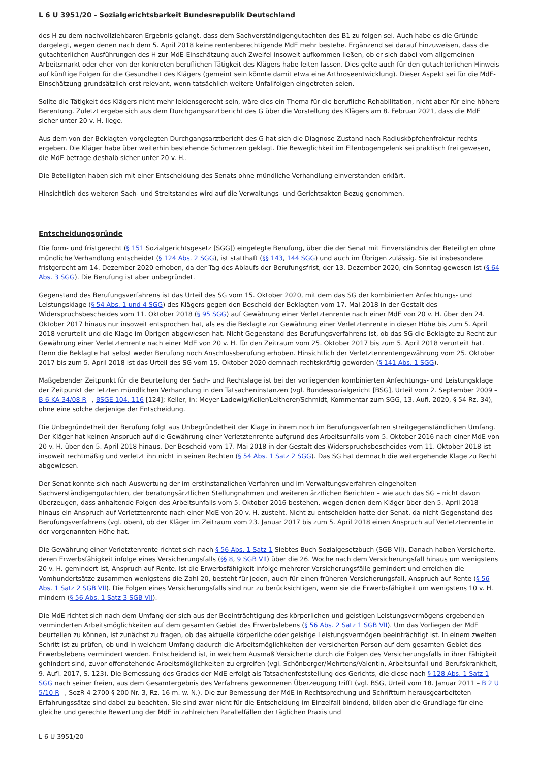L 6 U 3951/20 - Sozialgerichtsbarkeit Bundesrepublik Deutschland
des H zu dem nachvollziehbaren Ergebnis gelangt, dass dem Sachverständigengutachten des B1 zu folgen sei. Auch habe es die Gründe dargelegt, wegen denen nach dem 5. April 2018 keine rentenberechtigende MdE mehr bestehe. Ergänzend sei darauf hinzuweisen, dass die gutachterlichen Ausführungen des H zur MdE-Einschätzung auch Zweifel insoweit aufkommen ließen, ob er sich dabei vom allgemeinen Arbeitsmarkt oder eher von der konkreten beruflichen Tätigkeit des Klägers habe leiten lassen. Dies gelte auch für den gutachterlichen Hinweis auf künftige Folgen für die Gesundheit des Klägers (gemeint sein könnte damit etwa eine Arthroseentwicklung). Dieser Aspekt sei für die MdE-Einschätzung grundsätzlich erst relevant, wenn tatsächlich weitere Unfallfolgen eingetreten seien.
Sollte die Tätigkeit des Klägers nicht mehr leidensgerecht sein, wäre dies ein Thema für die berufliche Rehabilitation, nicht aber für eine höhere Berentung. Zuletzt ergebe sich aus dem Durchgangsarztbericht des G über die Vorstellung des Klägers am 8. Februar 2021, dass die MdE sicher unter 20 v. H. liege.
Aus dem von der Beklagten vorgelegten Durchgangsarztbericht des G hat sich die Diagnose Zustand nach Radiusköpfchenfraktur rechts ergeben. Die Kläger habe über weiterhin bestehende Schmerzen geklagt. Die Beweglichkeit im Ellenbogengelenk sei praktisch frei gewesen, die MdE betrage deshalb sicher unter 20 v. H..
Die Beteiligten haben sich mit einer Entscheidung des Senats ohne mündliche Verhandlung einverstanden erklärt.
Hinsichtlich des weiteren Sach- und Streitstandes wird auf die Verwaltungs- und Gerichtsakten Bezug genommen.
Entscheidungsgründe
Die form- und fristgerecht (§ 151 Sozialgerichtsgesetz [SGG]) eingelegte Berufung, über die der Senat mit Einverständnis der Beteiligten ohne mündliche Verhandlung entscheidet (§ 124 Abs. 2 SGG), ist statthaft (§§ 143, 144 SGG) und auch im Übrigen zulässig. Sie ist insbesondere fristgerecht am 14. Dezember 2020 erhoben, da der Tag des Ablaufs der Berufungsfrist, der 13. Dezember 2020, ein Sonntag gewesen ist (§ 64 Abs. 3 SGG). Die Berufung ist aber unbegründet.
Gegenstand des Berufungsverfahrens ist das Urteil des SG vom 15. Oktober 2020, mit dem das SG der kombinierten Anfechtungs- und Leistungsklage (§ 54 Abs. 1 und 4 SGG) des Klägers gegen den Bescheid der Beklagten vom 17. Mai 2018 in der Gestalt des Widerspruchsbescheides vom 11. Oktober 2018 (§ 95 SGG) auf Gewährung einer Verletztenrente nach einer MdE von 20 v. H. über den 24. Oktober 2017 hinaus nur insoweit entsprochen hat, als es die Beklagte zur Gewährung einer Verletztenrente in dieser Höhe bis zum 5. April 2018 verurteilt und die Klage im Übrigen abgewiesen hat. Nicht Gegenstand des Berufungsverfahrens ist, ob das SG die Beklagte zu Recht zur Gewährung einer Verletztenrente nach einer MdE von 20 v. H. für den Zeitraum vom 25. Oktober 2017 bis zum 5. April 2018 verurteilt hat. Denn die Beklagte hat selbst weder Berufung noch Anschlussberufung erhoben. Hinsichtlich der Verletztenrentengewährung vom 25. Oktober 2017 bis zum 5. April 2018 ist das Urteil des SG vom 15. Oktober 2020 demnach rechtskräftig geworden (§ 141 Abs. 1 SGG).
Maßgebender Zeitpunkt für die Beurteilung der Sach- und Rechtslage ist bei der vorliegenden kombinierten Anfechtungs- und Leistungsklage der Zeitpunkt der letzten mündlichen Verhandlung in den Tatsacheninstanzen (vgl. Bundessozialgericht [BSG], Urteil vom 2. September 2009 – B 6 KA 34/08 R –, BSGE 104, 116 [124]; Keller, in: Meyer-Ladewig/Keller/Leitherer/Schmidt, Kommentar zum SGG, 13. Aufl. 2020, § 54 Rz. 34), ohne eine solche derjenige der Entscheidung.
Die Unbegründetheit der Berufung folgt aus Unbegründetheit der Klage in ihrem noch im Berufungsverfahren streitgegenständlichen Umfang. Der Kläger hat keinen Anspruch auf die Gewährung einer Verletztenrente aufgrund des Arbeitsunfalls vom 5. Oktober 2016 nach einer MdE von 20 v. H. über den 5. April 2018 hinaus. Der Bescheid vom 17. Mai 2018 in der Gestalt des Widerspruchsbescheides vom 11. Oktober 2018 ist insoweit rechtmäßig und verletzt ihn nicht in seinen Rechten (§ 54 Abs. 1 Satz 2 SGG). Das SG hat demnach die weitergehende Klage zu Recht abgewiesen.
Der Senat konnte sich nach Auswertung der im erstinstanzlichen Verfahren und im Verwaltungsverfahren eingeholten Sachverständigengutachten, der beratungsärztlichen Stellungnahmen und weiteren ärztlichen Berichten – wie auch das SG – nicht davon überzeugen, dass anhaltende Folgen des Arbeitsunfalls vom 5. Oktober 2016 bestehen, wegen denen dem Kläger über den 5. April 2018 hinaus ein Anspruch auf Verletztenrente nach einer MdE von 20 v. H. zusteht. Nicht zu entscheiden hatte der Senat, da nicht Gegenstand des Berufungsverfahrens (vgl. oben), ob der Kläger im Zeitraum vom 23. Januar 2017 bis zum 5. April 2018 einen Anspruch auf Verletztenrente in der vorgenannten Höhe hat.
Die Gewährung einer Verletztenrente richtet sich nach § 56 Abs. 1 Satz 1 Siebtes Buch Sozialgesetzbuch (SGB VII). Danach haben Versicherte, deren Erwerbsfähigkeit infolge eines Versicherungsfalls (§§ 8, 9 SGB VII) über die 26. Woche nach dem Versicherungsfall hinaus um wenigstens 20 v. H. gemindert ist, Anspruch auf Rente. Ist die Erwerbsfähigkeit infolge mehrerer Versicherungsfälle gemindert und erreichen die Vomhundertsätze zusammen wenigstens die Zahl 20, besteht für jeden, auch für einen früheren Versicherungsfall, Anspruch auf Rente (§ 56 Abs. 1 Satz 2 SGB VII). Die Folgen eines Versicherungsfalls sind nur zu berücksichtigen, wenn sie die Erwerbsfähigkeit um wenigstens 10 v. H. mindern (§ 56 Abs. 1 Satz 3 SGB VII).
Die MdE richtet sich nach dem Umfang der sich aus der Beeinträchtigung des körperlichen und geistigen Leistungsvermögens ergebenden verminderten Arbeitsmöglichkeiten auf dem gesamten Gebiet des Erwerbslebens (§ 56 Abs. 2 Satz 1 SGB VII). Um das Vorliegen der MdE beurteilen zu können, ist zunächst zu fragen, ob das aktuelle körperliche oder geistige Leistungsvermögen beeinträchtigt ist. In einem zweiten Schritt ist zu prüfen, ob und in welchem Umfang dadurch die Arbeitsmöglichkeiten der versicherten Person auf dem gesamten Gebiet des Erwerbslebens vermindert werden. Entscheidend ist, in welchem Ausmaß Versicherte durch die Folgen des Versicherungsfalls in ihrer Fähigkeit gehindert sind, zuvor offenstehende Arbeitsmöglichkeiten zu ergreifen (vgl. Schönberger/Mehrtens/Valentin, Arbeitsunfall und Berufskrankheit, 9. Aufl. 2017, S. 123). Die Bemessung des Grades der MdE erfolgt als Tatsachenfeststellung des Gerichts, die diese nach § 128 Abs. 1 Satz 1 SGG nach seiner freien, aus dem Gesamtergebnis des Verfahrens gewonnenen Überzeugung trifft (vgl. BSG, Urteil vom 18. Januar 2011 – B 2 U 5/10 R –, SozR 4-2700 § 200 Nr. 3, Rz. 16 m. w. N.). Die zur Bemessung der MdE in Rechtsprechung und Schrifttum herausgearbeiteten Erfahrungssätze sind dabei zu beachten. Sie sind zwar nicht für die Entscheidung im Einzelfall bindend, bilden aber die Grundlage für eine gleiche und gerechte Bewertung der MdE in zahlreichen Parallelfällen der täglichen Praxis und
L 6 U 3951/20